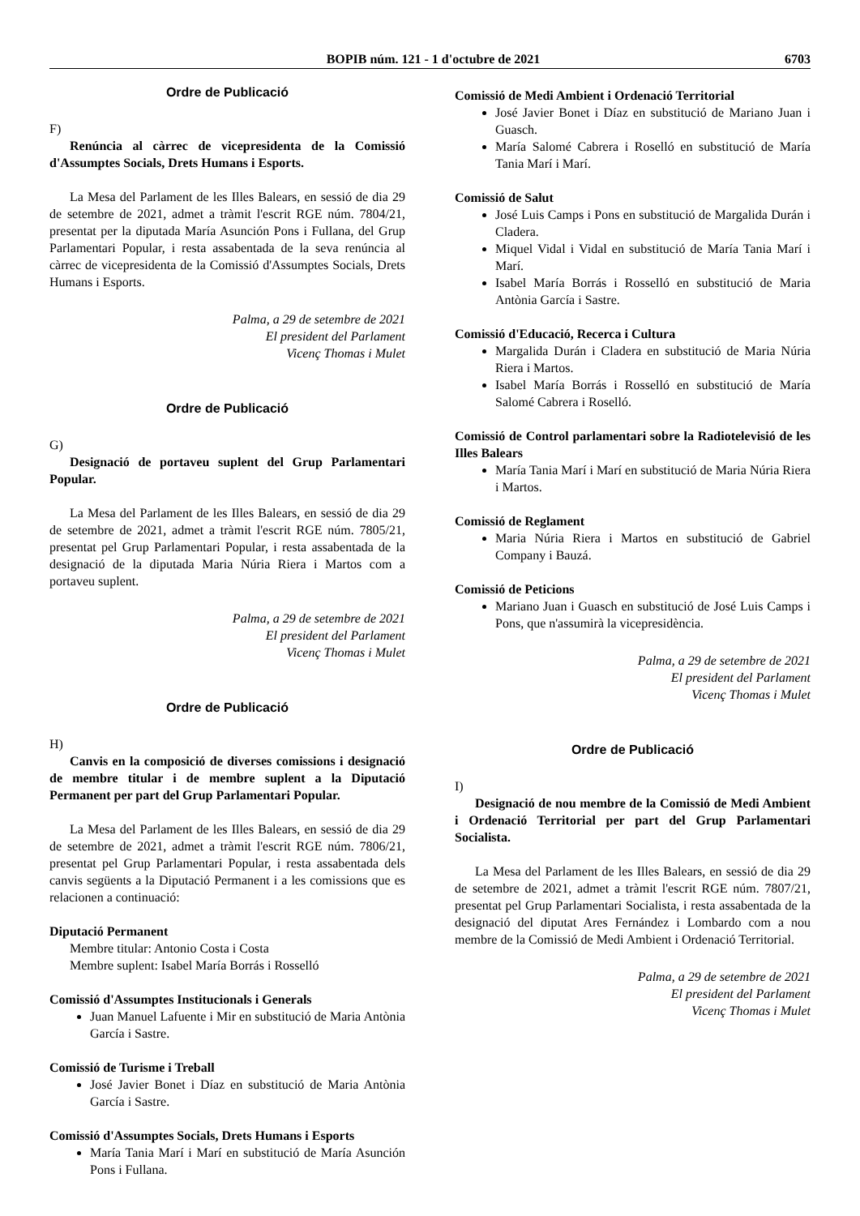BOPIB núm. 121 - 1 d'octubre de 2021 6703
Ordre de Publicació
F)
Renúncia al càrrec de vicepresidenta de la Comissió d'Assumptes Socials, Drets Humans i Esports.
La Mesa del Parlament de les Illes Balears, en sessió de dia 29 de setembre de 2021, admet a tràmit l'escrit RGE núm. 7804/21, presentat per la diputada María Asunción Pons i Fullana, del Grup Parlamentari Popular, i resta assabentada de la seva renúncia al càrrec de vicepresidenta de la Comissió d'Assumptes Socials, Drets Humans i Esports.
Palma, a 29 de setembre de 2021
El president del Parlament
Vicenç Thomas i Mulet
Ordre de Publicació
G)
Designació de portaveu suplent del Grup Parlamentari Popular.
La Mesa del Parlament de les Illes Balears, en sessió de dia 29 de setembre de 2021, admet a tràmit l'escrit RGE núm. 7805/21, presentat pel Grup Parlamentari Popular, i resta assabentada de la designació de la diputada Maria Núria Riera i Martos com a portaveu suplent.
Palma, a 29 de setembre de 2021
El president del Parlament
Vicenç Thomas i Mulet
Ordre de Publicació
H)
Canvis en la composició de diverses comissions i designació de membre titular i de membre suplent a la Diputació Permanent per part del Grup Parlamentari Popular.
La Mesa del Parlament de les Illes Balears, en sessió de dia 29 de setembre de 2021, admet a tràmit l'escrit RGE núm. 7806/21, presentat pel Grup Parlamentari Popular, i resta assabentada dels canvis següents a la Diputació Permanent i a les comissions que es relacionen a continuació:
Diputació Permanent
Membre titular: Antonio Costa i Costa
Membre suplent: Isabel María Borrás i Rosselló
Comissió d'Assumptes Institucionals i Generals
Juan Manuel Lafuente i Mir en substitució de Maria Antònia García i Sastre.
Comissió de Turisme i Treball
José Javier Bonet i Díaz en substitució de Maria Antònia García i Sastre.
Comissió d'Assumptes Socials, Drets Humans i Esports
María Tania Marí i Marí en substitució de María Asunción Pons i Fullana.
Comissió de Medi Ambient i Ordenació Territorial
José Javier Bonet i Díaz en substitució de Mariano Juan i Guasch.
María Salomé Cabrera i Roselló en substitució de María Tania Marí i Marí.
Comissió de Salut
José Luis Camps i Pons en substitució de Margalida Durán i Cladera.
Miquel Vidal i Vidal en substitució de María Tania Marí i Marí.
Isabel María Borrás i Rosselló en substitució de Maria Antònia García i Sastre.
Comissió d'Educació, Recerca i Cultura
Margalida Durán i Cladera en substitució de Maria Núria Riera i Martos.
Isabel María Borrás i Rosselló en substitució de María Salomé Cabrera i Roselló.
Comissió de Control parlamentari sobre la Radiotelevisió de les Illes Balears
María Tania Marí i Marí en substitució de Maria Núria Riera i Martos.
Comissió de Reglament
Maria Núria Riera i Martos en substitució de Gabriel Company i Bauzá.
Comissió de Peticions
Mariano Juan i Guasch en substitució de José Luis Camps i Pons, que n'assumirà la vicepresidència.
Palma, a 29 de setembre de 2021
El president del Parlament
Vicenç Thomas i Mulet
Ordre de Publicació
I)
Designació de nou membre de la Comissió de Medi Ambient i Ordenació Territorial per part del Grup Parlamentari Socialista.
La Mesa del Parlament de les Illes Balears, en sessió de dia 29 de setembre de 2021, admet a tràmit l'escrit RGE núm. 7807/21, presentat pel Grup Parlamentari Socialista, i resta assabentada de la designació del diputat Ares Fernández i Lombardo com a nou membre de la Comissió de Medi Ambient i Ordenació Territorial.
Palma, a 29 de setembre de 2021
El president del Parlament
Vicenç Thomas i Mulet